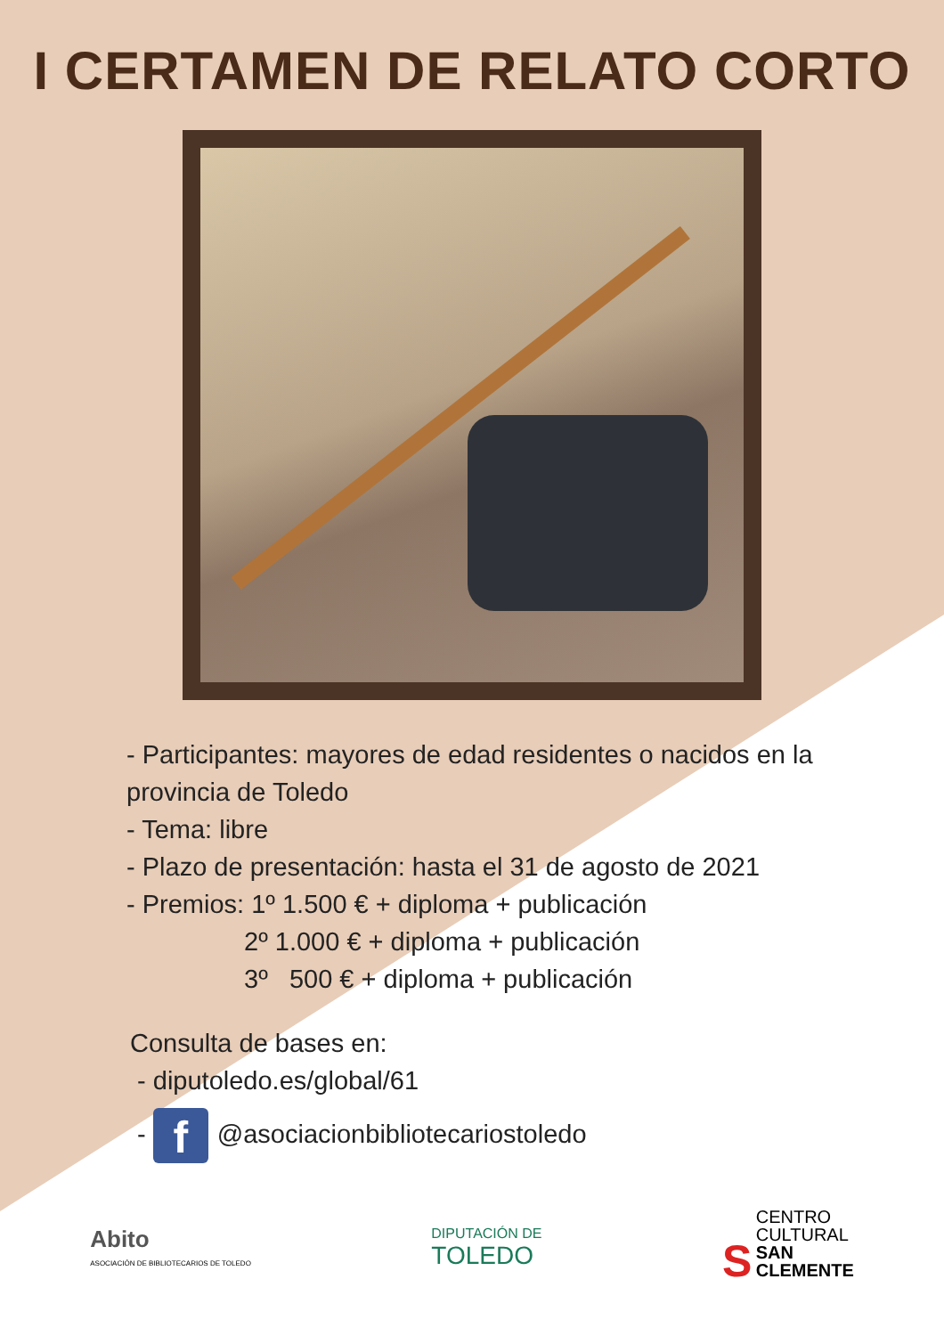I CERTAMEN DE RELATO CORTO
- Participantes: mayores de edad residentes o nacidos en la
provincia de Toledo
- Tema: libre
- Plazo de presentación: hasta el 31 de agosto de 2021
- Premios: 1º 1.500 € + diploma + publicación
2º 1.000 € + diploma + publicación
3º 500 € + diploma + publicación
Consulta de bases en:
- diputoledo.es/global/61
- f @asociacionbibliotecariostoledo
Abito
ASOCIACIÓN DE BIBLIOTECARIOS DE TOLEDO
DIPUTACIÓN DE
TOLEDO
S CENTRO
CULTURAL
SAN
CLEMENTE